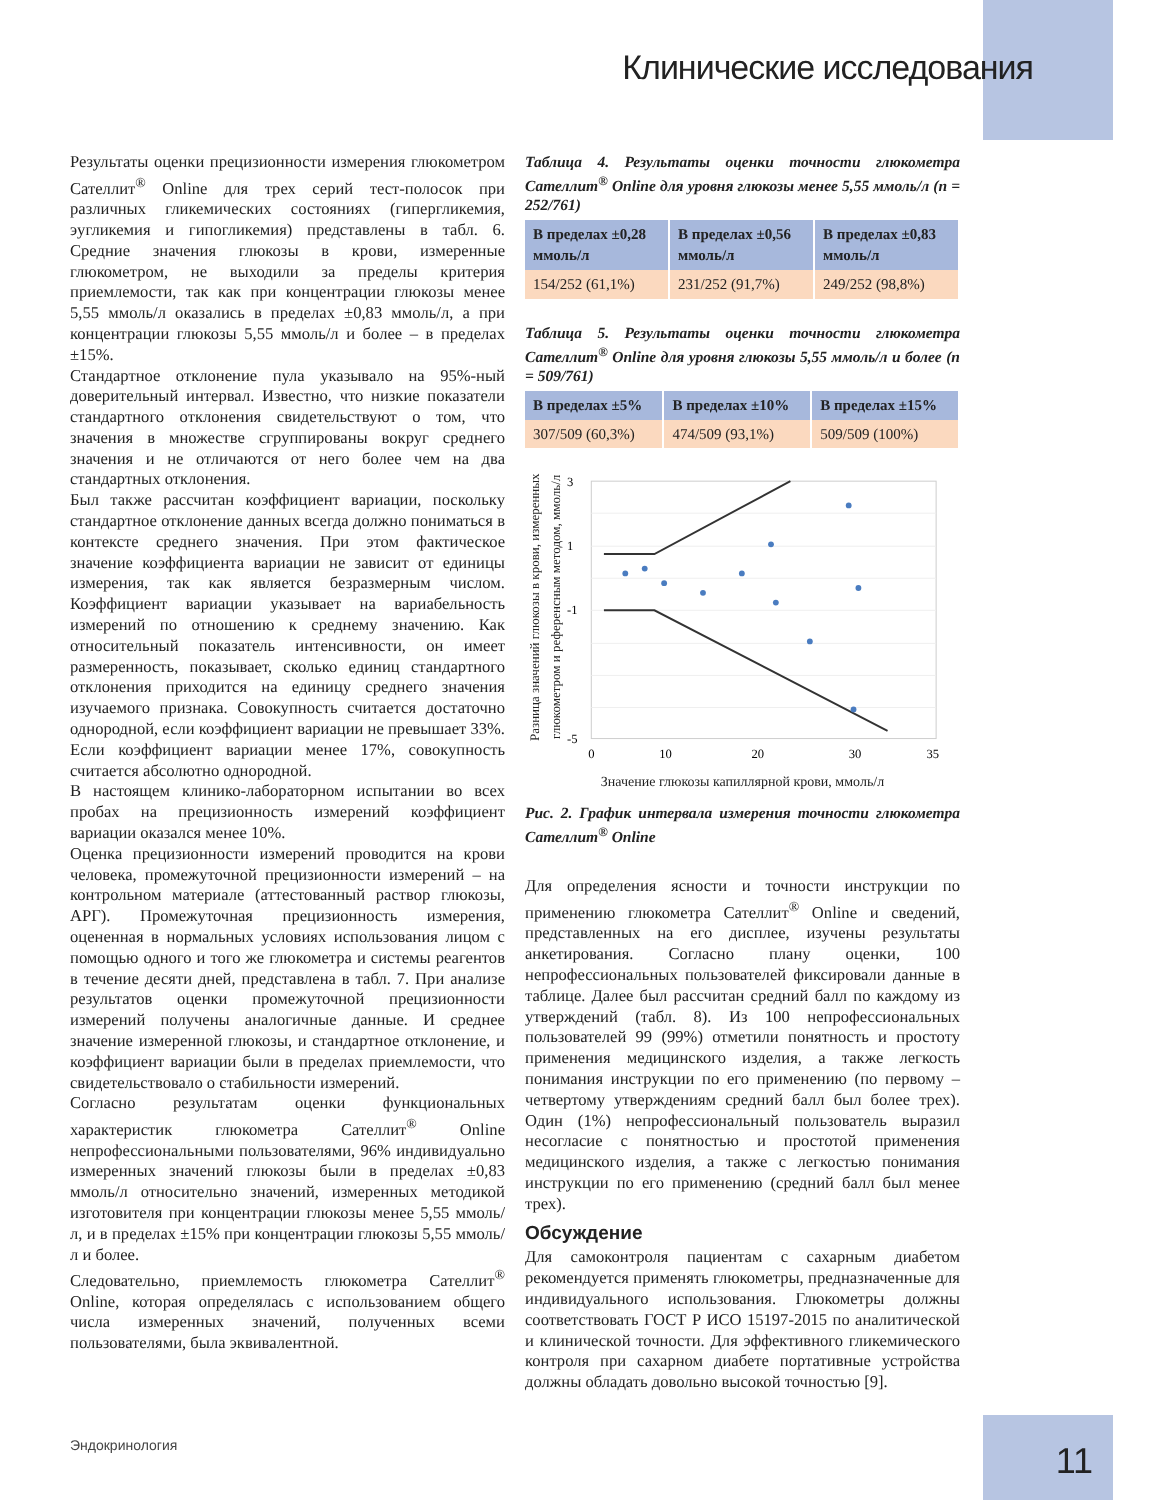Клинические исследования
Результаты оценки прецизионности измерения глюкометром Сателлит<sup>®</sup> Online для трех серий тест-полосок при различных гликемических состояниях (гипергликемия, эугликемия и гипогликемия) представлены в табл. 6. Средние значения глюкозы в крови, измеренные глюкометром, не выходили за пределы критерия приемлемости, так как при концентрации глюкозы менее 5,55 ммоль/л оказались в пределах ±0,83 ммоль/л, а при концентрации глюкозы 5,55 ммоль/л и более – в пределах ±15%.
Стандартное отклонение пула указывало на 95%-ный доверительный интервал. Известно, что низкие показатели стандартного отклонения свидетельствуют о том, что значения в множестве сгруппированы вокруг среднего значения и не отличаются от него более чем на два стандартных отклонения.
Был также рассчитан коэффициент вариации, поскольку стандартное отклонение данных всегда должно пониматься в контексте среднего значения. При этом фактическое значение коэффициента вариации не зависит от единицы измерения, так как является безразмерным числом. Коэффициент вариации указывает на вариабельность измерений по отношению к среднему значению. Как относительный показатель интенсивности, он имеет размеренность, показывает, сколько единиц стандартного отклонения приходится на единицу среднего значения изучаемого признака. Совокупность считается достаточно однородной, если коэффициент вариации не превышает 33%. Если коэффициент вариации менее 17%, совокупность считается абсолютно однородной.
В настоящем клинико-лабораторном испытании во всех пробах на прецизионность измерений коэффициент вариации оказался менее 10%.
Оценка прецизионности измерений проводится на крови человека, промежуточной прецизионности измерений – на контрольном материале (аттестованный раствор глюкозы, АРГ). Промежуточная прецизионность измерения, оцененная в нормальных условиях использования лицом с помощью одного и того же глюкометра и системы реагентов в течение десяти дней, представлена в табл. 7. При анализе результатов оценки промежуточной прецизионности измерений получены аналогичные данные. И среднее значение измеренной глюкозы, и стандартное отклонение, и коэффициент вариации были в пределах приемлемости, что свидетельствовало о стабильности измерений.
Согласно результатам оценки функциональных характеристик глюкометра Сателлит<sup>®</sup> Online непрофессиональными пользователями, 96% индивидуально измеренных значений глюкозы были в пределах ±0,83 ммоль/л относительно значений, измеренных методикой изготовителя при концентрации глюкозы менее 5,55 ммоль/л, и в пределах ±15% при концентрации глюкозы 5,55 ммоль/л и более.
Следовательно, приемлемость глюкометра Сателлит<sup>®</sup> Online, которая определялась с использованием общего числа измеренных значений, полученных всеми пользователями, была эквивалентной.
Таблица 4. Результаты оценки точности глюкометра Сателлит<sup>®</sup> Online для уровня глюкозы менее 5,55 ммоль/л (n = 252/761)
| В пределах ±0,28 ммоль/л | В пределах ±0,56 ммоль/л | В пределах ±0,83 ммоль/л |
| --- | --- | --- |
| 154/252 (61,1%) | 231/252 (91,7%) | 249/252 (98,8%) |
Таблица 5. Результаты оценки точности глюкометра Сателлит<sup>®</sup> Online для уровня глюкозы 5,55 ммоль/л и более (n = 509/761)
| В пределах ±5% | В пределах ±10% | В пределах ±15% |
| --- | --- | --- |
| 307/509 (60,3%) | 474/509 (93,1%) | 509/509 (100%) |
Разница значений глюкозы в крови, измеренных глюкометром и референсным методом, ммоль/л
3
1
-1
-5
0
10
20
30
35
Значение глюкозы капиллярной крови, ммоль/л
Рис. 2. График интервала измерения точности глюкометра Сателлит<sup>®</sup> Online
Для определения ясности и точности инструкции по применению глюкометра Сателлит<sup>®</sup> Online и сведений, представленных на его дисплее, изучены результаты анкетирования. Согласно плану оценки, 100 непрофессиональных пользователей фиксировали данные в таблице. Далее был рассчитан средний балл по каждому из утверждений (табл. 8). Из 100 непрофессиональных пользователей 99 (99%) отметили понятность и простоту применения медицинского изделия, а также легкость понимания инструкции по его применению (по первому – четвертому утверждениям средний балл был более трех). Один (1%) непрофессиональный пользователь выразил несогласие с понятностью и простотой применения медицинского изделия, а также с легкостью понимания инструкции по его применению (средний балл был менее трех).
Обсуждение
Для самоконтроля пациентам с сахарным диабетом рекомендуется применять глюкометры, предназначенные для индивидуального использования. Глюкометры должны соответствовать ГОСТ Р ИСО 15197-2015 по аналитической и клинической точности. Для эффективного гликемического контроля при сахарном диабете портативные устройства должны обладать довольно высокой точностью [9].
Эндокринология 11